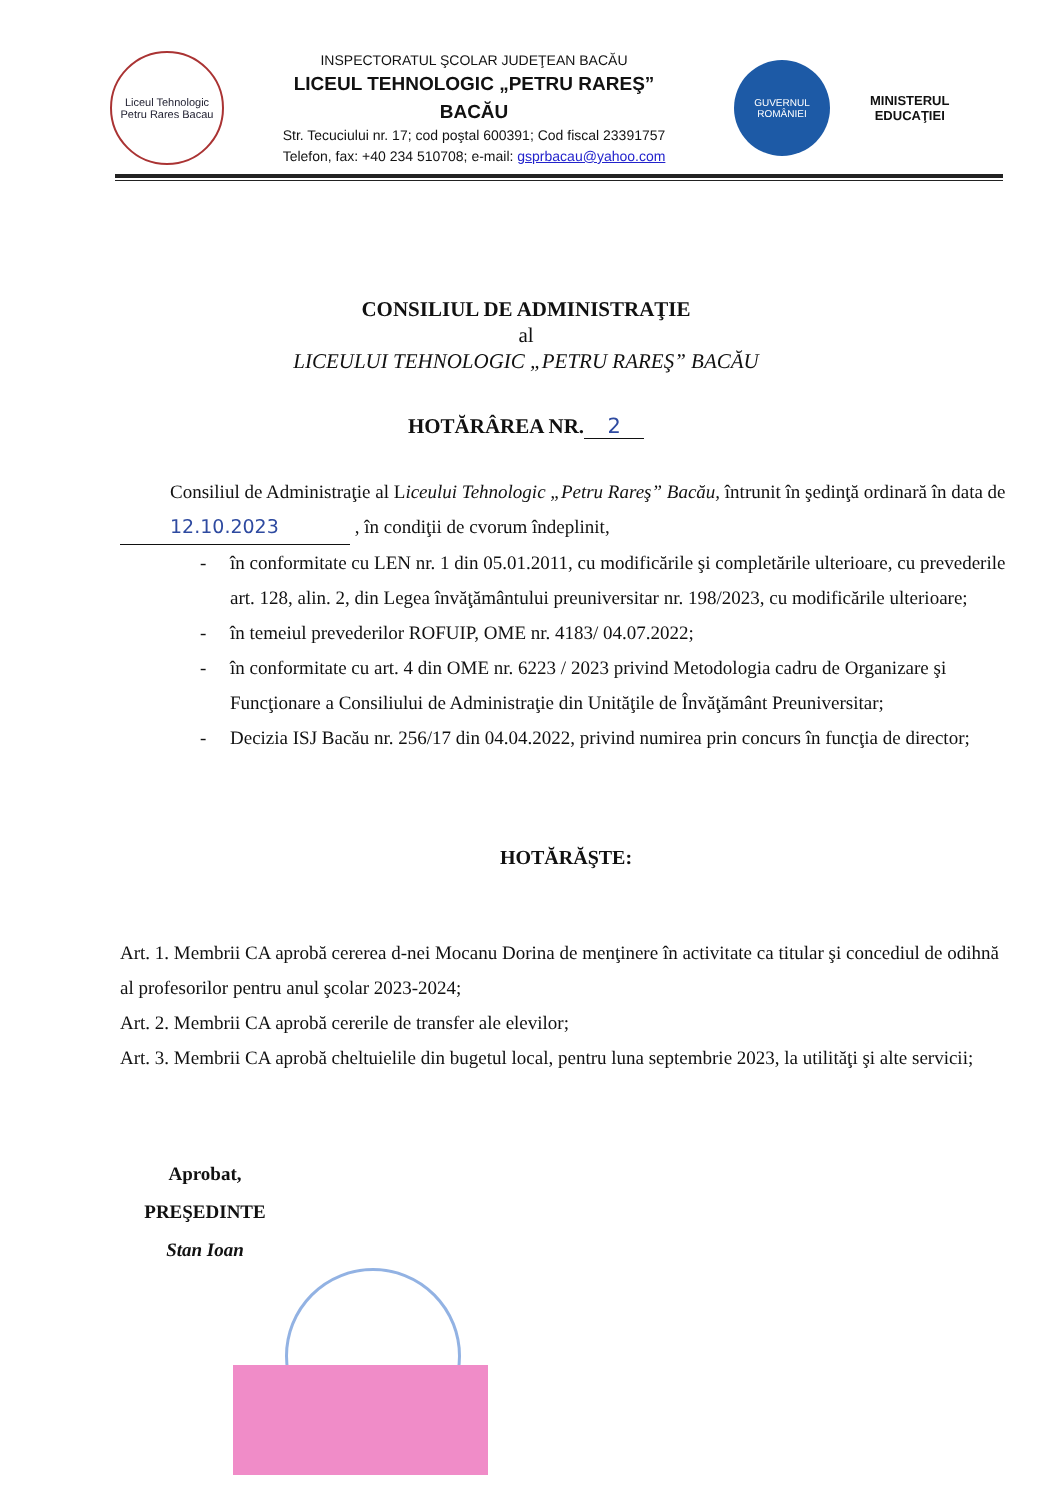Liceul Tehnologic Petru Rares Bacau
INSPECTORATUL ŞCOLAR JUDEŢEAN BACĂU
LICEUL TEHNOLOGIC „PETRU RAREŞ” BACĂU
Str. Tecuciului nr. 17; cod poştal 600391; Cod fiscal 23391757
Telefon, fax: +40 234 510708; e-mail: gsprbacau@yahoo.com
GUVERNUL ROMÂNIEI
MINISTERUL
EDUCAŢIEI
CONSILIUL DE ADMINISTRAŢIE
al
LICEULUI TEHNOLOGIC „PETRU RAREŞ” BACĂU
HOTĂRÂREA NR. 2
Consiliul de Administraţie al Liceului Tehnologic „Petru Rareş” Bacău, întrunit în şedinţă ordinară în data de 12.10.2023 , în condiţii de cvorum îndeplinit,
- în conformitate cu LEN nr. 1 din 05.01.2011, cu modificările şi completările ulterioare, cu prevederile art. 128, alin. 2, din Legea învăţământului preuniversitar nr. 198/2023, cu modificările ulterioare;
- în temeiul prevederilor ROFUIP, OME nr. 4183/ 04.07.2022;
- în conformitate cu art. 4 din OME nr. 6223 / 2023 privind Metodologia cadru de Organizare şi Funcţionare a Consiliului de Administraţie din Unităţile de Învăţământ Preuniversitar;
- Decizia ISJ Bacău nr. 256/17 din 04.04.2022, privind numirea prin concurs în funcţia de director;
HOTĂRĂŞTE:
Art. 1. Membrii CA aprobă cererea d-nei Mocanu Dorina de menţinere în activitate ca titular şi concediul de odihnă al profesorilor pentru anul şcolar 2023-2024;
Art. 2. Membrii CA aprobă cererile de transfer ale elevilor;
Art. 3. Membrii CA aprobă cheltuielile din bugetul local, pentru luna septembrie 2023, la utilităţi şi alte servicii;
Aprobat,
PREŞEDINTE
Stan Ioan